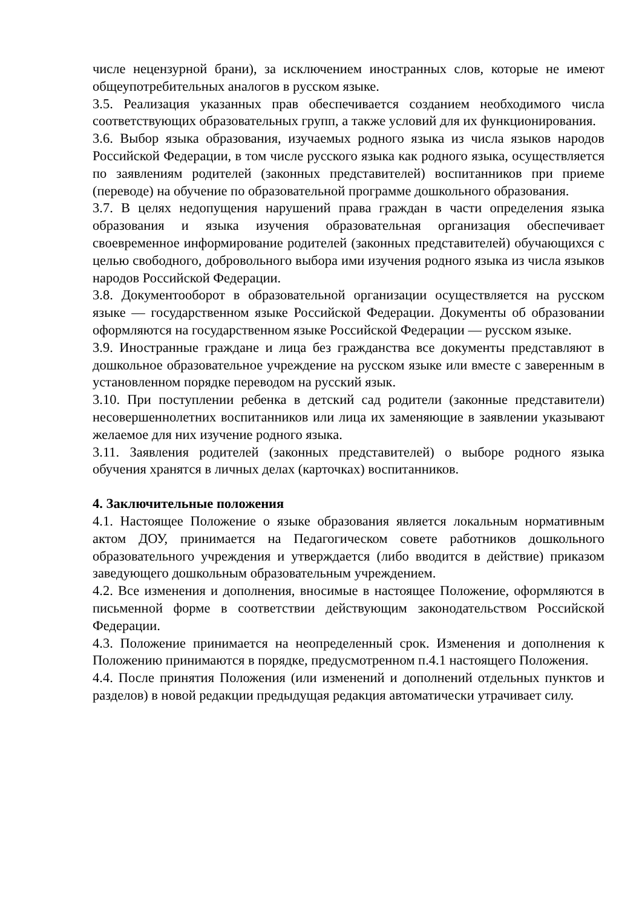числе нецензурной брани), за исключением иностранных слов, которые не имеют общеупотребительных аналогов в русском языке.
3.5. Реализация указанных прав обеспечивается созданием необходимого числа соответствующих образовательных групп, а также условий для их функционирования.
3.6. Выбор языка образования, изучаемых родного языка из числа языков народов Российской Федерации, в том числе русского языка как родного языка, осуществляется по заявлениям родителей (законных представителей) воспитанников при приеме (переводе) на обучение по образовательной программе дошкольного образования.
3.7. В целях недопущения нарушений права граждан в части определения языка образования и языка изучения образовательная организация обеспечивает своевременное информирование родителей (законных представителей) обучающихся с целью свободного, добровольного выбора ими изучения родного языка из числа языков народов Российской Федерации.
3.8. Документооборот в образовательной организации осуществляется на русском языке — государственном языке Российской Федерации. Документы об образовании оформляются на государственном языке Российской Федерации — русском языке.
3.9. Иностранные граждане и лица без гражданства все документы представляют в дошкольное образовательное учреждение на русском языке или вместе с заверенным в установленном порядке переводом на русский язык.
3.10. При поступлении ребенка в детский сад родители (законные представители) несовершеннолетних воспитанников или лица их заменяющие в заявлении указывают желаемое для них изучение родного языка.
3.11. Заявления родителей (законных представителей) о выборе родного языка обучения хранятся в личных делах (карточках) воспитанников.
4. Заключительные положения
4.1. Настоящее Положение о языке образования является локальным нормативным актом ДОУ, принимается на Педагогическом совете работников дошкольного образовательного учреждения и утверждается (либо вводится в действие) приказом заведующего дошкольным образовательным учреждением.
4.2. Все изменения и дополнения, вносимые в настоящее Положение, оформляются в письменной форме в соответствии действующим законодательством Российской Федерации.
4.3. Положение принимается на неопределенный срок. Изменения и дополнения к Положению принимаются в порядке, предусмотренном п.4.1 настоящего Положения.
4.4. После принятия Положения (или изменений и дополнений отдельных пунктов и разделов) в новой редакции предыдущая редакция автоматически утрачивает силу.